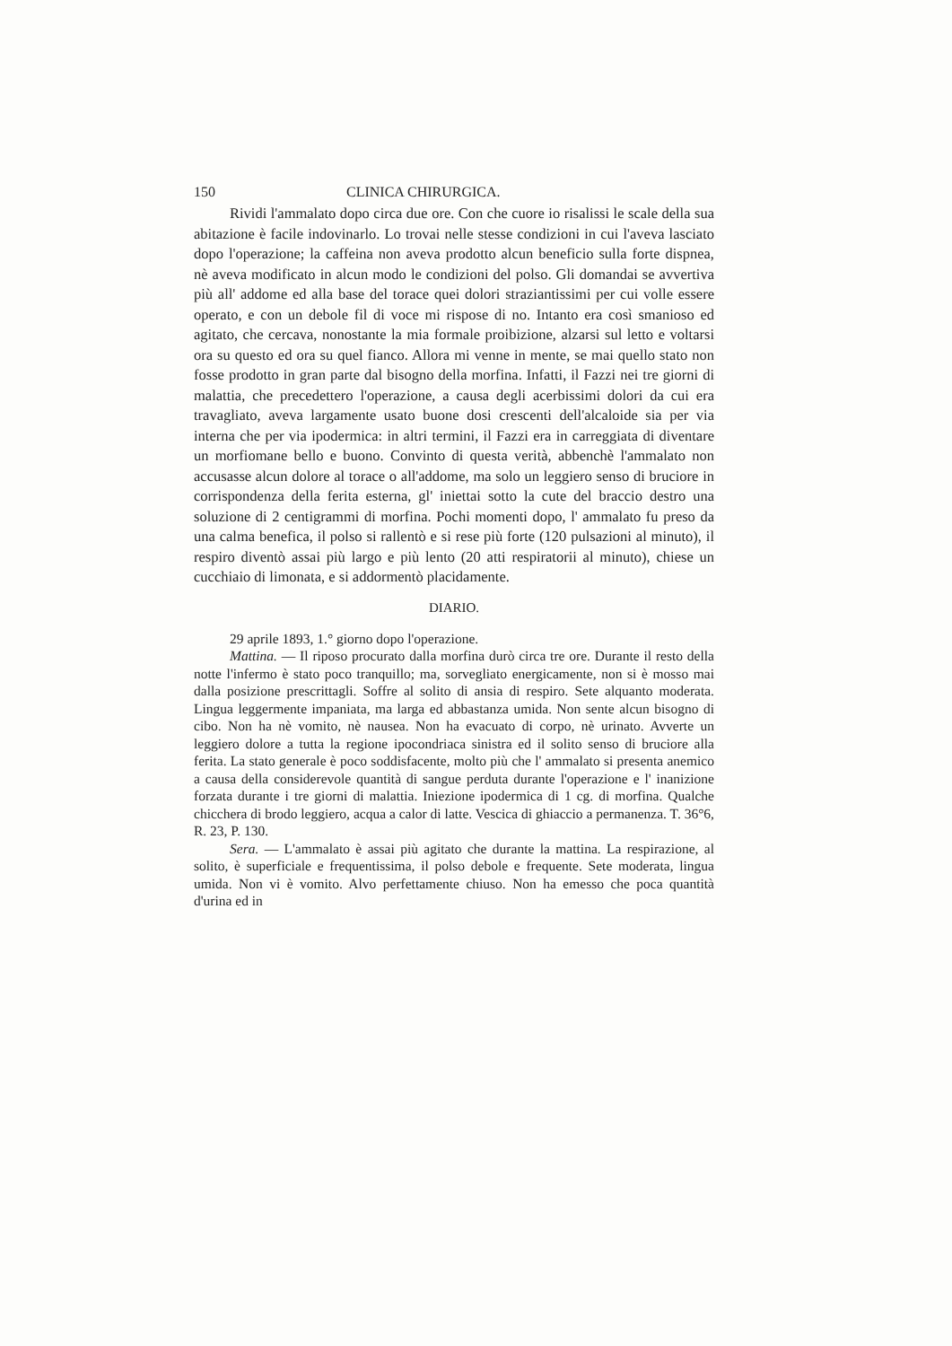150 CLINICA CHIRURGICA.
Rividi l'ammalato dopo circa due ore. Con che cuore io risalissi le scale della sua abitazione è facile indovinarlo. Lo trovai nelle stesse condizioni in cui l'aveva lasciato dopo l'operazione; la caffeina non aveva prodotto alcun beneficio sulla forte dispnea, nè aveva modificato in alcun modo le condizioni del polso. Gli domandai se avvertiva più all' addome ed alla base del torace quei dolori straziantissimi per cui volle essere operato, e con un debole fil di voce mi rispose di no. Intanto era così smanioso ed agitato, che cercava, nonostante la mia formale proibizione, alzarsi sul letto e voltarsi ora su questo ed ora su quel fianco. Allora mi venne in mente, se mai quello stato non fosse prodotto in gran parte dal bisogno della morfina. Infatti, il Fazzi nei tre giorni di malattia, che precedettero l'operazione, a causa degli acerbissimi dolori da cui era travagliato, aveva largamente usato buone dosi crescenti dell'alcaloide sia per via interna che per via ipodermica: in altri termini, il Fazzi era in carreggiata di diventare un morfiomane bello e buono. Convinto di questa verità, abbenchè l'ammalato non accusasse alcun dolore al torace o all'addome, ma solo un leggiero senso di bruciore in corrispondenza della ferita esterna, gl' iniettai sotto la cute del braccio destro una soluzione di 2 centigrammi di morfina. Pochi momenti dopo, l' ammalato fu preso da una calma benefica, il polso si rallentò e si rese più forte (120 pulsazioni al minuto), il respiro diventò assai più largo e più lento (20 atti respiratorii al minuto), chiese un cucchiaio di limonata, e si addormentò placidamente.
DIARIO.
29 aprile 1893, 1.° giorno dopo l'operazione.
Mattina. — Il riposo procurato dalla morfina durò circa tre ore. Durante il resto della notte l'infermo è stato poco tranquillo; ma, sorvegliato energicamente, non si è mosso mai dalla posizione prescrittagli. Soffre al solito di ansia di respiro. Sete alquanto moderata. Lingua leggermente impaniata, ma larga ed abbastanza umida. Non sente alcun bisogno di cibo. Non ha nè vomito, nè nausea. Non ha evacuato di corpo, nè urinato. Avverte un leggiero dolore a tutta la regione ipocondriaca sinistra ed il solito senso di bruciore alla ferita. La stato generale è poco soddisfacente, molto più che l' ammalato si presenta anemico a causa della considerevole quantità di sangue perduta durante l'operazione e l' inanizione forzata durante i tre giorni di malattia. Iniezione ipodermica di 1 cg. di morfina. Qualche chicchera di brodo leggiero, acqua a calor di latte. Vescica di ghiaccio a permanenza. T. 36°6, R. 23, P. 130.
Sera. — L'ammalato è assai più agitato che durante la mattina. La respirazione, al solito, è superficiale e frequentissima, il polso debole e frequente. Sete moderata, lingua umida. Non vi è vomito. Alvo perfettamente chiuso. Non ha emesso che poca quantità d'urina ed in